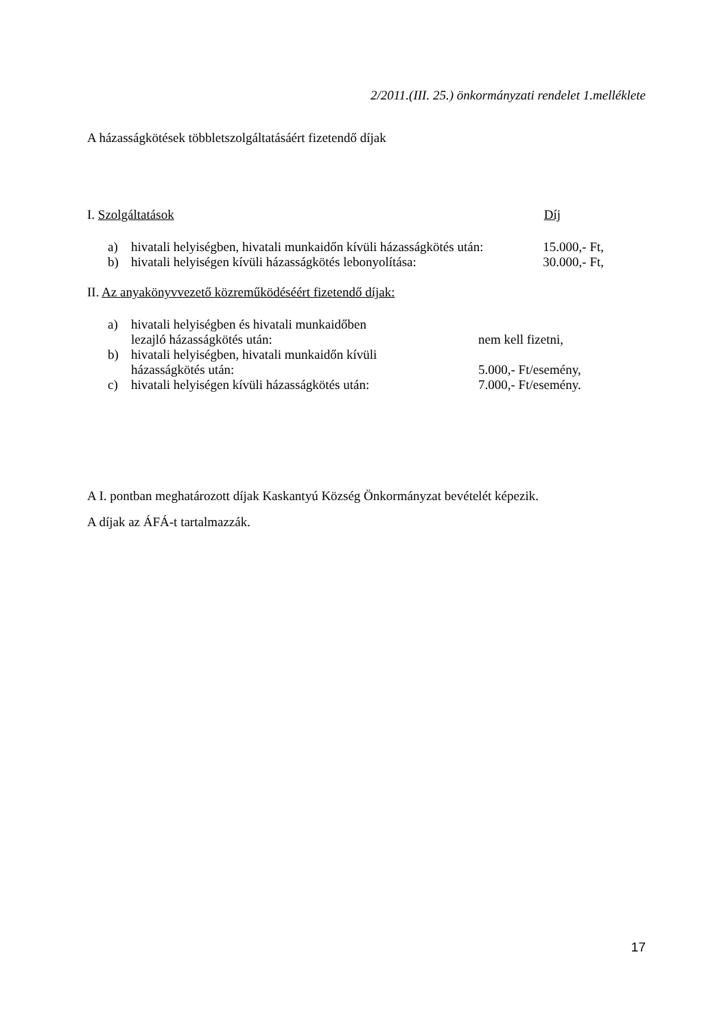2/2011.(III. 25.) önkormányzati rendelet 1.melléklete
A házasságkötések többletszolgáltatásáért fizetendő díjak
I. Szolgáltatások Díj
a) hivatali helyiségben, hivatali munkaidőn kívüli házasságkötés után: 15.000,- Ft,
b) hivatali helyiségen kívüli házasságkötés lebonyolítása: 30.000,- Ft,
II. Az anyakönyvvezető közreműködéséért fizetendő díjak:
a) hivatali helyiségben és hivatali munkaidőben
lezajló házasságkötés után: nem kell fizetni,
b) hivatali helyiségben, hivatali munkaidőn kívüli
házasságkötés után: 5.000,- Ft/esemény,
c) hivatali helyiségen kívüli házasságkötés után: 7.000,- Ft/esemény.
A I. pontban meghatározott díjak Kaskantyú Község Önkormányzat bevételét képezik.
A díjak az ÁFÁ-t tartalmazzák.
17